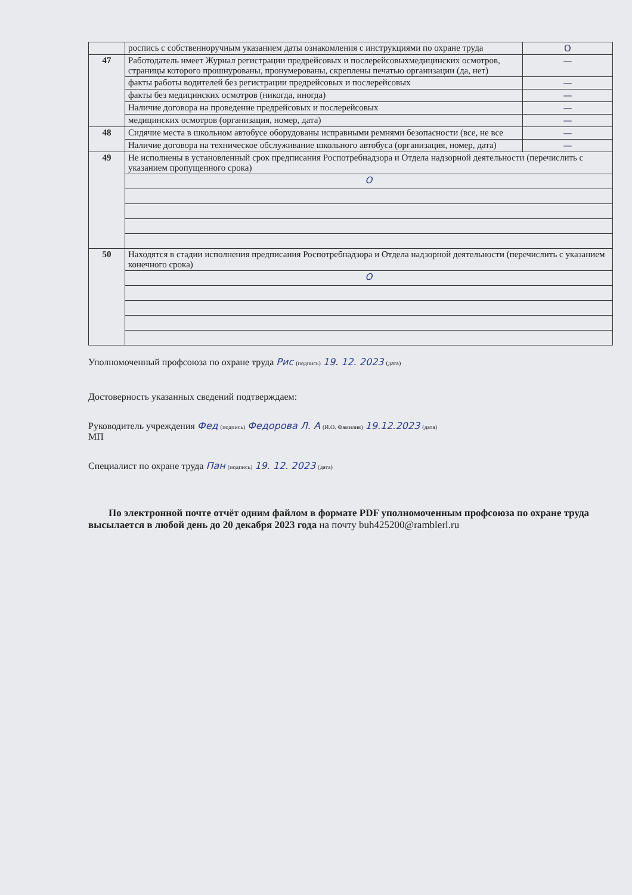| | роспись с собственноручным указанием даты ознакомления с инструкциями по охране труда | О |
| 47 | Работодатель имеет Журнал регистрации предрейсовых и послерейсовыхмедицинских осмотров, страницы которого прошнурованы, пронумерованы, скреплены печатью организации (да, нет) | — |
| | факты работы водителей без регистрации предрейсовых и послерейсовых | — |
| | факты без медицинских осмотров (никогда, иногда) | — |
| | Наличие договора на проведение предрейсовых и послерейсовых | — |
| | медицинских осмотров (организация, номер, дата) | — |
| 48 | Сидячие места в школьном автобусе оборудованы исправными ремнями безопасности (все, не все | — |
| | Наличие договора на техническое обслуживание школьного автобуса (организация, номер, дата) | — |
| 49 | Не исполнены в установленный срок предписания Роспотребнадзора и Отдела надзорной деятельности (перечислить с указанием пропущенного срока) | |
| | О | |
| 50 | Находятся в стадии исполнения предписания Роспотребнадзора и Отдела надзорной деятельности (перечислить с указанием конечного срока) | |
| | О | |
Уполномоченный профсоюза по охране труда Рис (подпись) 19. 12. 2023 (дата)
Достоверность указанных сведений подтверждаем:
Руководитель учреждения Фед (подпись) Федорова Л. А (И.О. Фамилия) 19.12.2023 (дата)
МП
Специалист по охране труда Пан (подпись) 19. 12. 2023 (дата)
По электронной почте отчёт одним файлом в формате PDF уполномоченным профсоюза по охране труда высылается в любой день до 20 декабря 2023 года на почту buh425200@ramblerl.ru